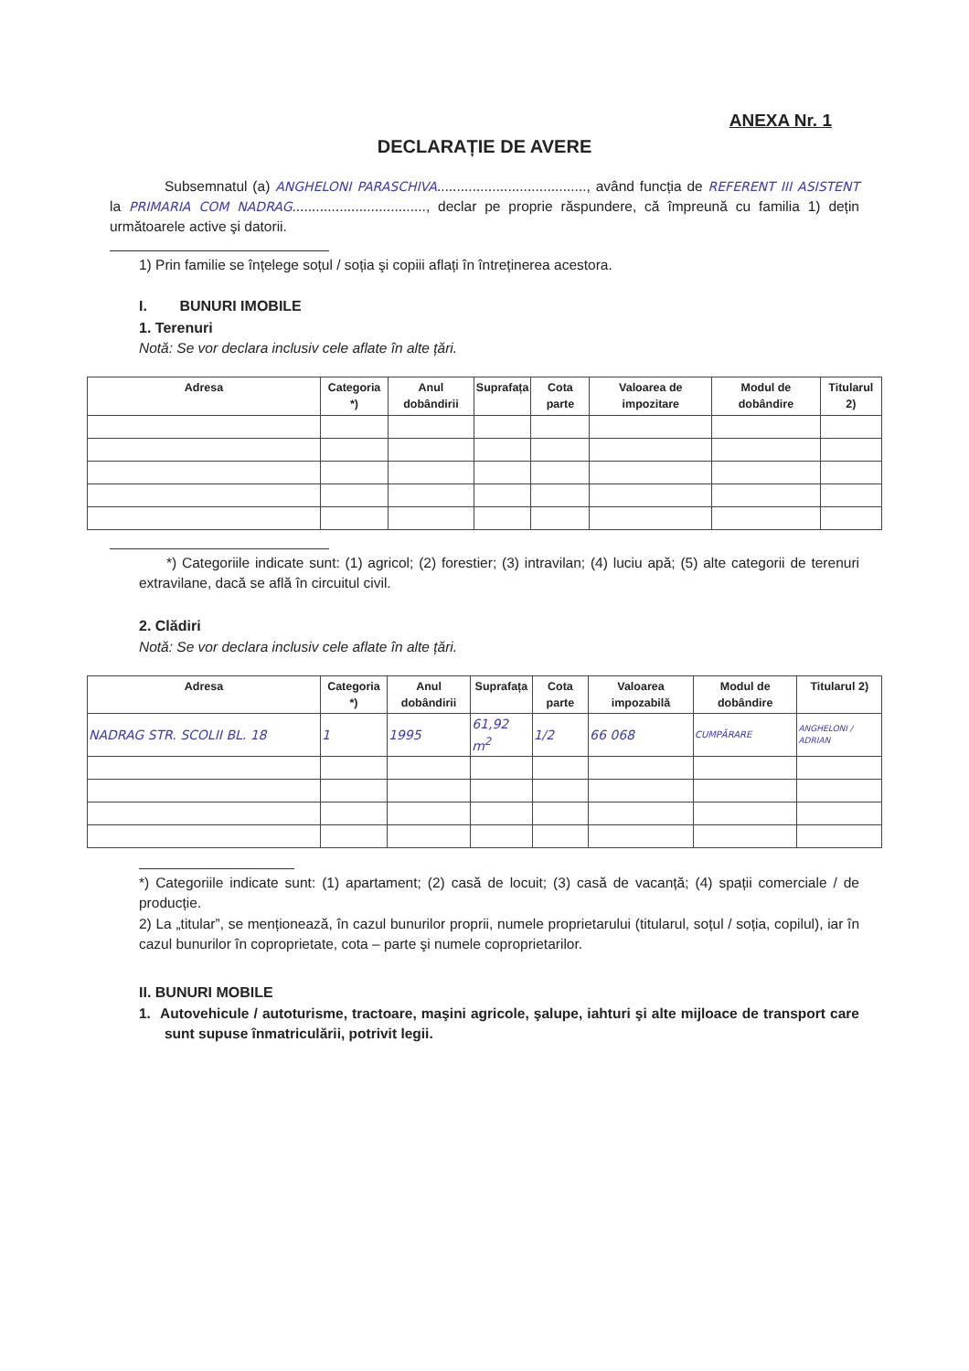ANEXA Nr. 1
DECLARAȚIE DE AVERE
Subsemnatul (a) ANGHELONI PARASCHIVA......................................, având funcția de REFERENT III ASISTENT la PRIMARIA COM NADRAG.................................., declar pe proprie răspundere, că împreună cu familia 1) dețin următoarele active şi datorii.
1) Prin familie se înțelege soțul / soția şi copiii aflați în întreținerea acestora.
I. BUNURI IMOBILE
1. Terenuri
Notă: Se vor declara inclusiv cele aflate în alte țări.
| Adresa | Categoria *) | Anul dobândirii | Suprafața | Cota parte | Valoarea de impozitare | Modul de dobândire | Titularul 2) |
| --- | --- | --- | --- | --- | --- | --- | --- |
*) Categoriile indicate sunt: (1) agricol; (2) forestier; (3) intravilan; (4) luciu apă; (5) alte categorii de terenuri extravilane, dacă se află în circuitul civil.
2. Clădiri
Notă: Se vor declara inclusiv cele aflate în alte țări.
| Adresa | Categoria *) | Anul dobândirii | Suprafața | Cota parte | Valoarea impozabilă | Modul de dobândire | Titularul 2) |
| --- | --- | --- | --- | --- | --- | --- | --- |
| NADRAG STR. SCOLII BL. 18 | 1 | 1995 | 61,92 m<sup>2</sup> | 1/2 | 66 068 | CUMPĂRARE | ANGHELONI / ADRIAN |
*) Categoriile indicate sunt: (1) apartament; (2) casă de locuit; (3) casă de vacanță; (4) spații comerciale / de producție.
2) La „titular”, se menționează, în cazul bunurilor proprii, numele proprietarului (titularul, soțul / soția, copilul), iar în cazul bunurilor în coproprietate, cota – parte şi numele coproprietarilor.
II. BUNURI MOBILE
1. Autovehicule / autoturisme, tractoare, maşini agricole, şalupe, iahturi şi alte mijloace de transport care sunt supuse înmatriculării, potrivit legii.